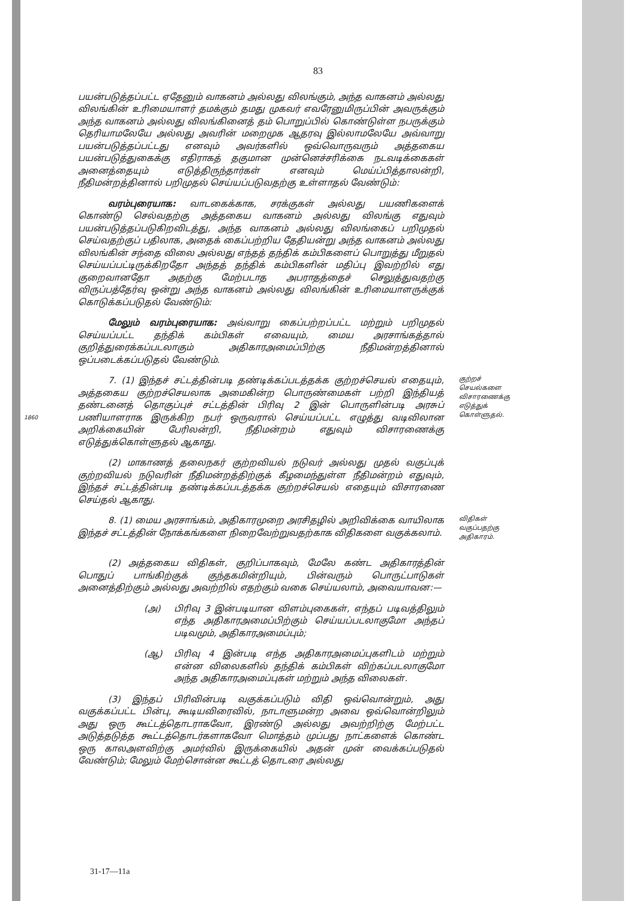83
பயன்படுத்தப்பட்ட ஏதேனும் வாகனம் அல்லது விலங்கும், அந்த வாகனம் அல்லது விலங்கின் உரிமையாளர் தமக்கும் தமது முகவர் எவரேனுமிருப்பின் அவருக்கும் அந்த வாகனம் அல்லது விலங்கினைத் தம் பொறுப்பில் கொண்டுள்ள நபருக்கும் தெரியாமலேயே அல்லது அவரின் மறைமுக ஆதரவு இல்லாமலேயே அவ்வாறு பயன்படுத்தப்பட்டது எனவும் அவர்களில் ஒவ்வொருவரும் அத்தகைய பயன்படுத்துகைக்கு எதிராகத் தகுமான முன்னெச்சரிக்கை நடவடிக்கைகள் அனைத்தையும் எடுத்திருந்தார்கள் எனவும் மெய்ப்பித்தாலன்றி, நீதிமன்றத்தினால் பறிமுதல் செய்யப்படுவதற்கு உள்ளாதல் வேண்டும்:
வரம்புரையாக: வாடகைக்காக, சரக்குகள் அல்லது பயணிகளைக் கொண்டு செல்வதற்கு அத்தகைய வாகனம் அல்லது விலங்கு எதுவும் பயன்படுத்தப்படுகிறவிடத்து, அந்த வாகனம் அல்லது விலங்கைப் பறிமுதல் செய்வதற்குப் பதிலாக, அதைக் கைப்பற்றிய தேதியன்று அந்த வாகனம் அல்லது விலங்கின் சந்தை விலை அல்லது எந்தத் தந்திக் கம்பிகளைப் பொறுத்து மீறுதல் செய்யப்பட்டிருக்கிறதோ அந்தத் தந்திக் கம்பிகளின் மதிப்பு இவற்றில் எது குறைவானதோ அதற்கு மேற்படாத அபராதத்தைச் செலுத்துவதற்கு விருப்பத்தேர்வு ஒன்று அந்த வாகனம் அல்லது விலங்கின் உரிமையாளருக்குக் கொடுக்கப்படுதல் வேண்டும்:
மேலும் வரம்புரையாக: அவ்வாறு கைப்பற்றப்பட்ட மற்றும் பறிமுதல் செய்யப்பட்ட தந்திக் கம்பிகள் எவையும், மைய அரசாங்கத்தால் குறித்துரைக்கப்படலாகும் அதிகாரஅமைப்பிற்கு நீதிமன்றத்தினால் ஒப்படைக்கப்படுதல் வேண்டும்.
1860
7. (1) இந்தச் சட்டத்தின்படி தண்டிக்கப்படத்தக்க குற்றச்செயல் எதையும், அத்தகைய குற்றச்செயலாக அமைகின்ற பொருண்மைகள் பற்றி இந்தியத் தண்டனைத் தொகுப்புச் சட்டத்தின் பிரிவு 2 இன் பொருளின்படி அரசுப் பணியாளராக இருக்கிற நபர் ஒருவரால் செய்யப்பட்ட எழுத்து வடிவிலான அறிக்கையின் பேரிலன்றி, நீதிமன்றம் எதுவும் விசாரணைக்கு எடுத்துக்கொள்ளுதல் ஆகாது.
(2) மாகாணத் தலைநகர் குற்றவியல் நடுவர் அல்லது முதல் வகுப்புக் குற்றவியல் நடுவரின் நீதிமன்றத்திற்குக் கீழமைந்துள்ள நீதிமன்றம் எதுவும், இந்தச் சட்டத்தின்படி தண்டிக்கப்படத்தக்க குற்றச்செயல் எதையும் விசாரணை செய்தல் ஆகாது.
குற்றச் செயல்களை விசாரணைக்கு எடுத்துக் கொள்ளுதல்.
8. (1) மைய அரசாங்கம், அதிகாரமுறை அரசிதழில் அறிவிக்கை வாயிலாக இந்தச் சட்டத்தின் நோக்கங்களை நிறைவேற்றுவதற்காக விதிகளை வகுக்கலாம்.
(2) அத்தகைய விதிகள், குறிப்பாகவும், மேலே கண்ட அதிகாரத்தின் பொதுப் பாங்கிற்குக் குந்தகமின்றியும், பின்வரும் பொருட்பாடுகள் அனைத்திற்கும் அல்லது அவற்றில் எதற்கும் வகை செய்யலாம், அவையாவன:—
(அ) பிரிவு 3 இன்படியான விளம்புகைகள், எந்தப் படிவத்திலும் எந்த அதிகாரஅமைப்பிற்கும் செய்யப்படலாகுமோ அந்தப் படிவமும், அதிகாரஅமைப்பும்;
(ஆ) பிரிவு 4 இன்படி எந்த அதிகாரஅமைப்புகளிடம் மற்றும் என்ன விலைகளில் தந்திக் கம்பிகள் விற்கப்படலாகுமோ அந்த அதிகாரஅமைப்புகள் மற்றும் அந்த விலைகள்.
(3) இந்தப் பிரிவின்படி வகுக்கப்படும் விதி ஒவ்வொன்றும், அது வகுக்கப்பட்ட பின்பு, கூடியவிரைவில், நாடாளுமன்ற அவை ஒவ்வொன்றிலும் அது ஒரு கூட்டத்தொடராகவோ, இரண்டு அல்லது அவற்றிற்கு மேற்பட்ட அடுத்தடுத்த கூட்டத்தொடர்களாகவோ மொத்தம் முப்பது நாட்களைக் கொண்ட ஒரு காலஅளவிற்கு அமர்வில் இருக்கையில் அதன் முன் வைக்கப்படுதல் வேண்டும்; மேலும் மேற்சொன்ன கூட்டத் தொடரை அல்லது
விதிகள் வகுப்பதற்கு அதிகாரம்.
31-17—11a